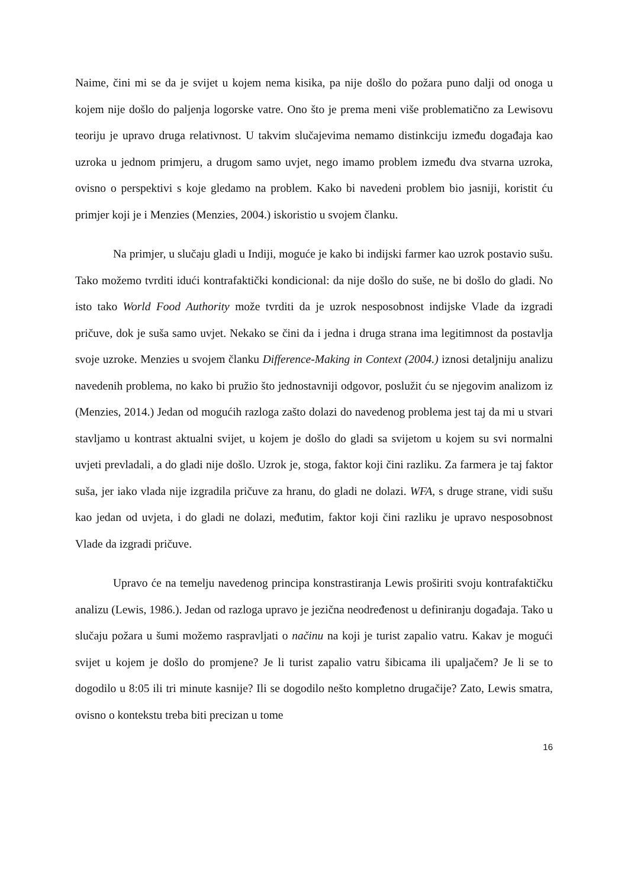Naime, čini mi se da je svijet u kojem nema kisika, pa nije došlo do požara puno dalji od onoga u kojem nije došlo do paljenja logorske vatre. Ono što je prema meni više problematično za Lewisovu teoriju je upravo druga relativnost. U takvim slučajevima nemamo distinkciju između događaja kao uzroka u jednom primjeru, a drugom samo uvjet, nego imamo problem između dva stvarna uzroka, ovisno o perspektivi s koje gledamo na problem. Kako bi navedeni problem bio jasniji, koristit ću primjer koji je i Menzies (Menzies, 2004.) iskoristio u svojem članku.
Na primjer, u slučaju gladi u Indiji, moguće je kako bi indijski farmer kao uzrok postavio sušu. Tako možemo tvrditi idući kontrafaktički kondicional: da nije došlo do suše, ne bi došlo do gladi. No isto tako World Food Authority može tvrditi da je uzrok nesposobnost indijske Vlade da izgradi pričuve, dok je suša samo uvjet. Nekako se čini da i jedna i druga strana ima legitimnost da postavlja svoje uzroke. Menzies u svojem članku Difference-Making in Context (2004.) iznosi detaljniju analizu navedenih problema, no kako bi pružio što jednostavniji odgovor, poslužit ću se njegovim analizom iz (Menzies, 2014.) Jedan od mogućih razloga zašto dolazi do navedenog problema jest taj da mi u stvari stavljamo u kontrast aktualni svijet, u kojem je došlo do gladi sa svijetom u kojem su svi normalni uvjeti prevladali, a do gladi nije došlo. Uzrok je, stoga, faktor koji čini razliku. Za farmera je taj faktor suša, jer iako vlada nije izgradila pričuve za hranu, do gladi ne dolazi. WFA, s druge strane, vidi sušu kao jedan od uvjeta, i do gladi ne dolazi, međutim, faktor koji čini razliku je upravo nesposobnost Vlade da izgradi pričuve.
Upravo će na temelju navedenog principa konstrastiranja Lewis proširiti svoju kontrafaktičku analizu (Lewis, 1986.). Jedan od razloga upravo je jezična neodređenost u definiranju događaja. Tako u slučaju požara u šumi možemo raspravljati o načinu na koji je turist zapalio vatru. Kakav je mogući svijet u kojem je došlo do promjene? Je li turist zapalio vatru šibicama ili upaljačem? Je li se to dogodilo u 8:05 ili tri minute kasnije? Ili se dogodilo nešto kompletno drugačije? Zato, Lewis smatra, ovisno o kontekstu treba biti precizan u tome
16